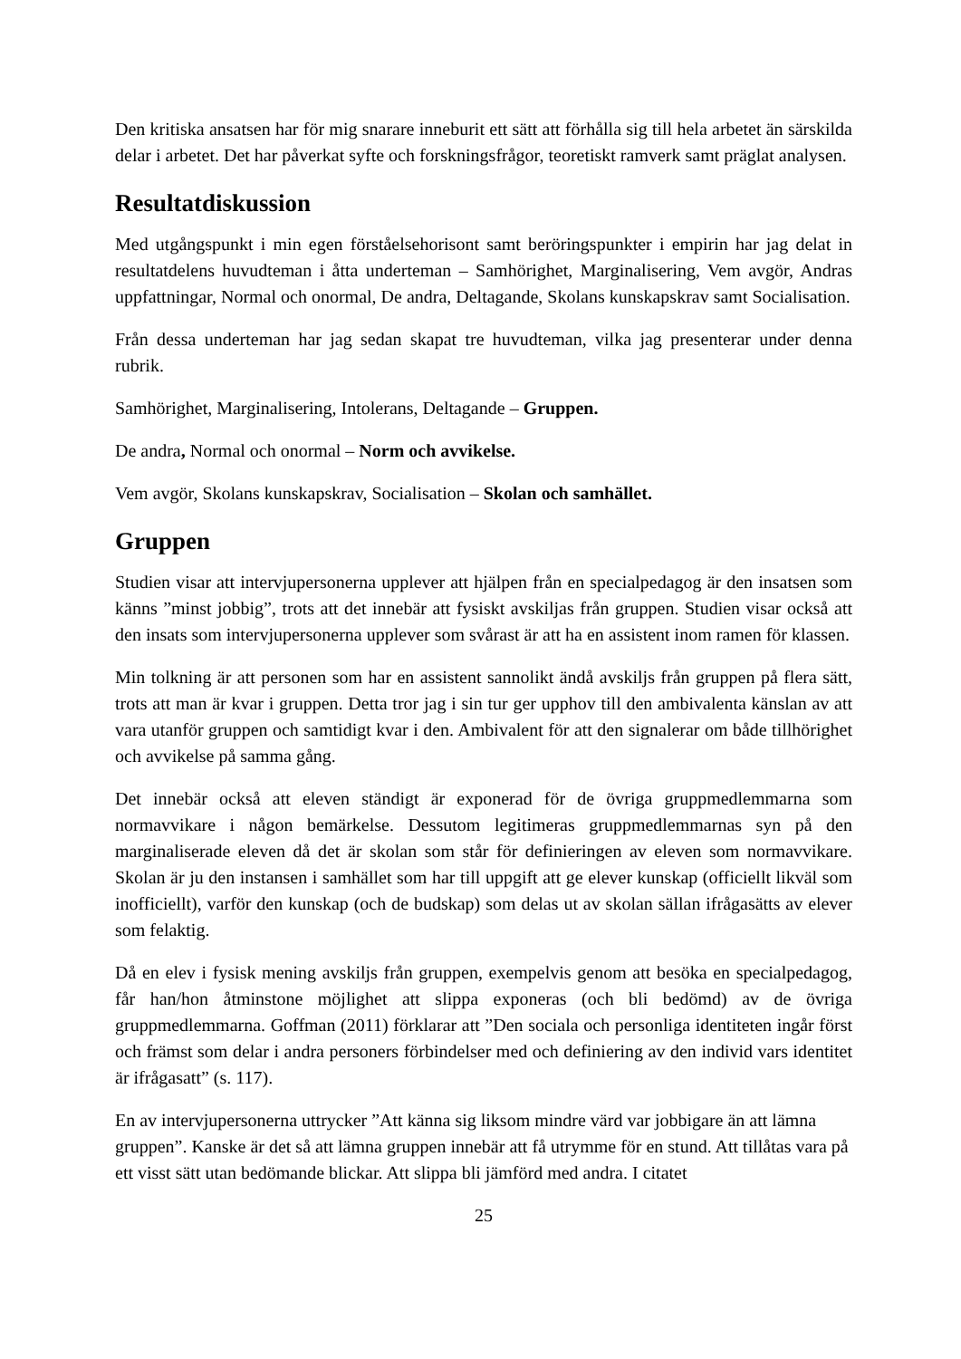Den kritiska ansatsen har för mig snarare inneburit ett sätt att förhålla sig till hela arbetet än särskilda delar i arbetet. Det har påverkat syfte och forskningsfrågor, teoretiskt ramverk samt präglat analysen.
Resultatdiskussion
Med utgångspunkt i min egen förståelsehorisont samt beröringspunkter i empirin har jag delat in resultatdelens huvudteman i åtta underteman – Samhörighet, Marginalisering, Vem avgör, Andras uppfattningar, Normal och onormal, De andra, Deltagande, Skolans kunskapskrav samt Socialisation.
Från dessa underteman har jag sedan skapat tre huvudteman, vilka jag presenterar under denna rubrik.
Samhörighet, Marginalisering, Intolerans, Deltagande – Gruppen.
De andra, Normal och onormal – Norm och avvikelse.
Vem avgör, Skolans kunskapskrav, Socialisation – Skolan och samhället.
Gruppen
Studien visar att intervjupersonerna upplever att hjälpen från en specialpedagog är den insatsen som känns ”minst jobbig”, trots att det innebär att fysiskt avskiljas från gruppen. Studien visar också att den insats som intervjupersonerna upplever som svårast är att ha en assistent inom ramen för klassen.
Min tolkning är att personen som har en assistent sannolikt ändå avskiljs från gruppen på flera sätt, trots att man är kvar i gruppen. Detta tror jag i sin tur ger upphov till den ambivalenta känslan av att vara utanför gruppen och samtidigt kvar i den. Ambivalent för att den signalerar om både tillhörighet och avvikelse på samma gång.
Det innebär också att eleven ständigt är exponerad för de övriga gruppmedlemmarna som normavvikare i någon bemärkelse. Dessutom legitimeras gruppmedlemmarnas syn på den marginaliserade eleven då det är skolan som står för definieringen av eleven som normavvikare. Skolan är ju den instansen i samhället som har till uppgift att ge elever kunskap (officiellt likväl som inofficiellt), varför den kunskap (och de budskap) som delas ut av skolan sällan ifrågasätts av elever som felaktig.
Då en elev i fysisk mening avskiljs från gruppen, exempelvis genom att besöka en specialpedagog, får han/hon åtminstone möjlighet att slippa exponeras (och bli bedömd) av de övriga gruppmedlemmarna. Goffman (2011) förklarar att ”Den sociala och personliga identiteten ingår först och främst som delar i andra personers förbindelser med och definiering av den individ vars identitet är ifrågasatt” (s. 117).
En av intervjupersonerna uttrycker ”Att känna sig liksom mindre värd var jobbigare än att lämna gruppen”. Kanske är det så att lämna gruppen innebär att få utrymme för en stund. Att tillåtas vara på ett visst sätt utan bedömande blickar. Att slippa bli jämförd med andra. I citatet
25